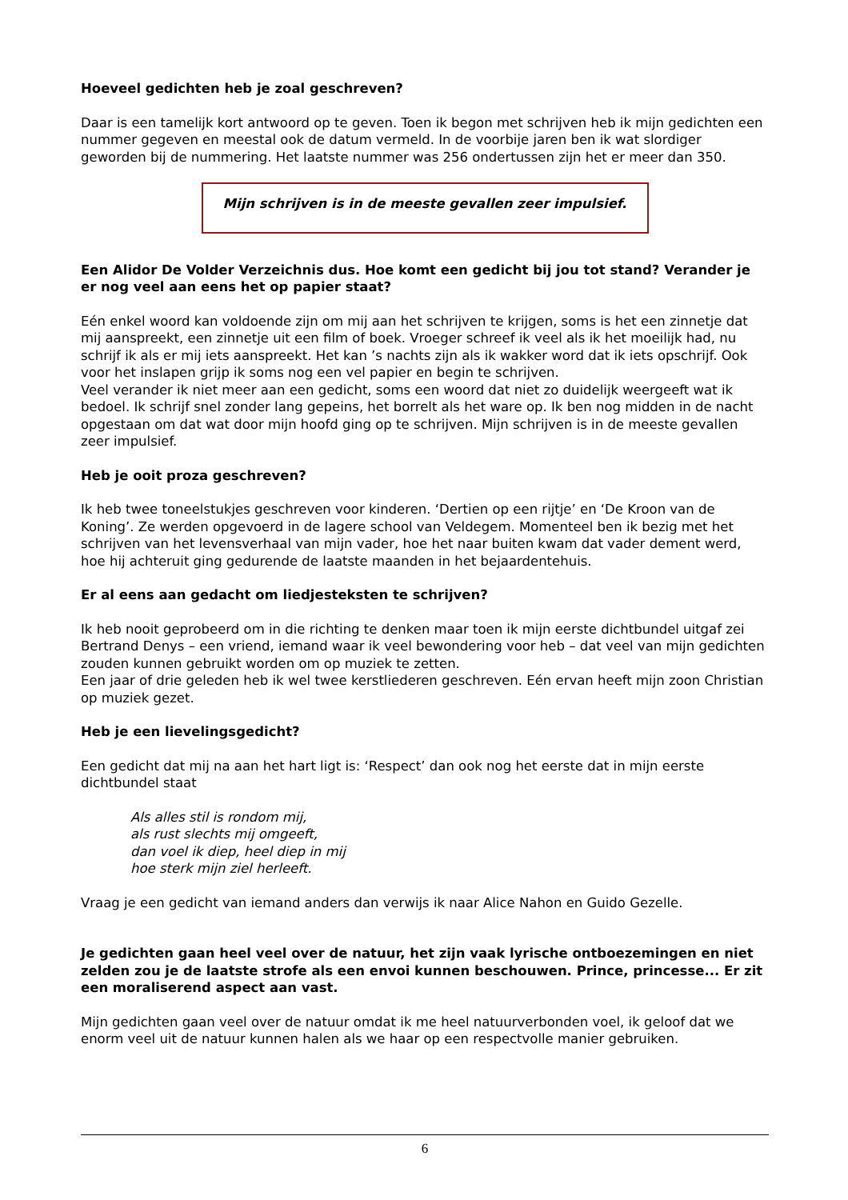Hoeveel gedichten heb je zoal geschreven?
Daar is een tamelijk kort antwoord op te geven. Toen ik begon met schrijven heb ik mijn gedichten een nummer gegeven en meestal ook de datum vermeld. In de voorbije jaren ben ik wat slordiger geworden bij de nummering. Het laatste nummer was 256 ondertussen zijn het er meer dan 350.
Mijn schrijven is in de meeste gevallen zeer impulsief.
Een Alidor De Volder Verzeichnis dus. Hoe komt een gedicht bij jou tot stand? Verander je er nog veel aan eens het op papier staat?
Eén enkel woord kan voldoende zijn om mij aan het schrijven te krijgen, soms is het een zinnetje dat mij aanspreekt, een zinnetje uit een film of boek. Vroeger schreef ik veel als ik het moeilijk had, nu schrijf ik als er mij iets aanspreekt. Het kan ’s nachts zijn als ik wakker word dat ik iets opschrijf. Ook voor het inslapen grijp ik soms nog een vel papier en begin te schrijven.
Veel verander ik niet meer aan een gedicht, soms een woord dat niet zo duidelijk weergeeft wat ik bedoel. Ik schrijf snel zonder lang gepeins, het borrelt als het ware op. Ik ben nog midden in de nacht opgestaan om dat wat door mijn hoofd ging op te schrijven. Mijn schrijven is in de meeste gevallen zeer impulsief.
Heb je ooit proza geschreven?
Ik heb twee toneelstukjes geschreven voor kinderen. ‘Dertien op een rijtje’ en ‘De Kroon van de Koning’. Ze werden opgevoerd in de lagere school van Veldegem. Momenteel ben ik bezig met het schrijven van het levensverhaal van mijn vader, hoe het naar buiten kwam dat vader dement werd, hoe hij achteruit ging gedurende de laatste maanden in het bejaardentehuis.
Er al eens aan gedacht om liedjesteksten te schrijven?
Ik heb nooit geprobeerd om in die richting te denken maar toen ik mijn eerste dichtbundel uitgaf zei Bertrand Denys – een vriend, iemand waar ik veel bewondering voor heb – dat veel van mijn gedichten zouden kunnen gebruikt worden om op muziek te zetten.
Een jaar of drie geleden heb ik wel twee kerstliederen geschreven. Eén ervan heeft mijn zoon Christian op muziek gezet.
Heb je een lievelingsgedicht?
Een gedicht dat mij na aan het hart ligt is: ‘Respect’ dan ook nog het eerste dat in mijn eerste dichtbundel staat
Als alles stil is rondom mij,
als rust slechts mij omgeeft,
dan voel ik diep, heel diep in mij
hoe sterk mijn ziel herleeft.
Vraag je een gedicht van iemand anders dan verwijs ik naar Alice Nahon en Guido Gezelle.
Je gedichten gaan heel veel over de natuur, het zijn vaak lyrische ontboezemingen en niet zelden zou je de laatste strofe als een envoi kunnen beschouwen. Prince, princesse... Er zit een moraliserend aspect aan vast.
Mijn gedichten gaan veel over de natuur omdat ik me heel natuurverbonden voel, ik geloof dat we enorm veel uit de natuur kunnen halen als we haar op een respectvolle manier gebruiken.
6